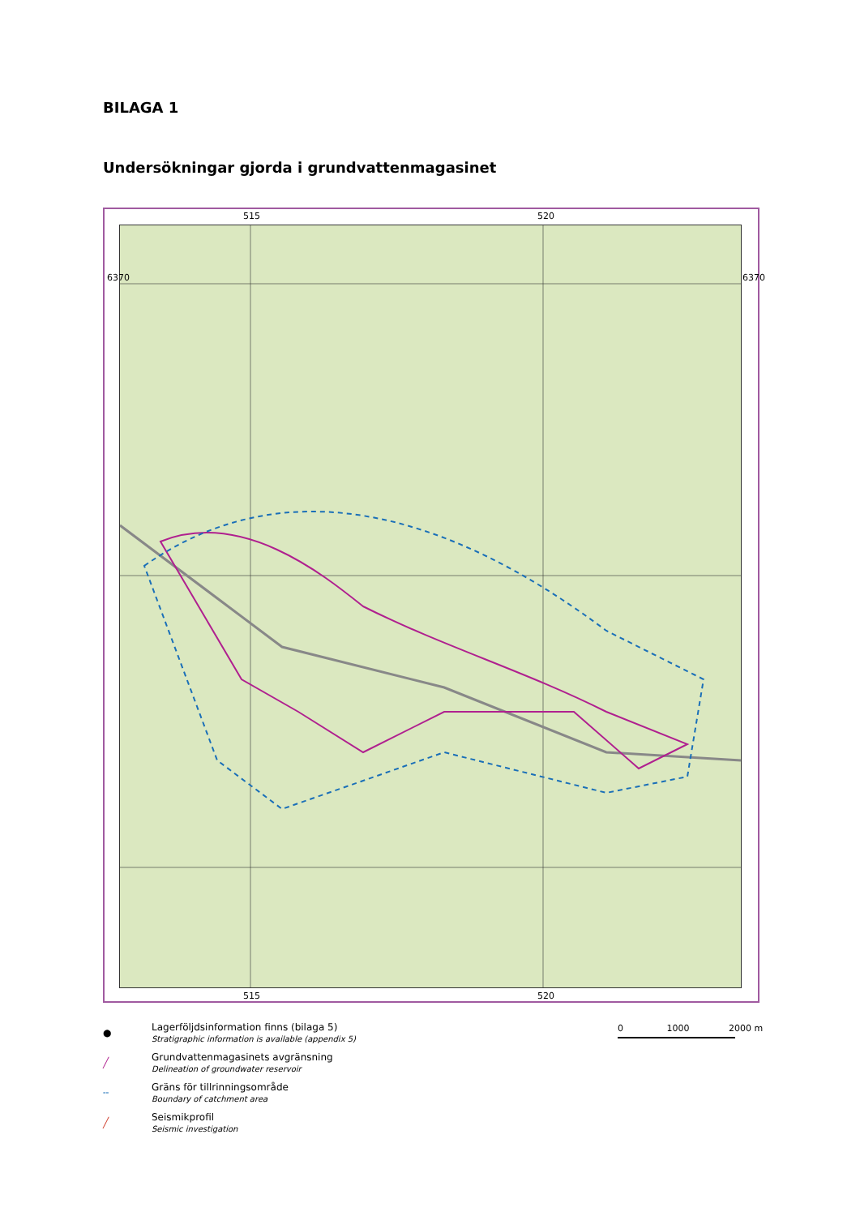BILAGA 1
Undersökningar gjorda i grundvattenmagasinet
515 520
6370 6370
515 520
● Lagerföljdsinformation finns (bilaga 5)
Stratigraphic information is available (appendix 5)
╱ Grundvattenmagasinets avgränsning
Delineation of groundwater reservoir
╌ Gräns för tillrinningsområde
Boundary of catchment area
╱ Seismikprofil
Seismic investigation
0 1000 2000 m